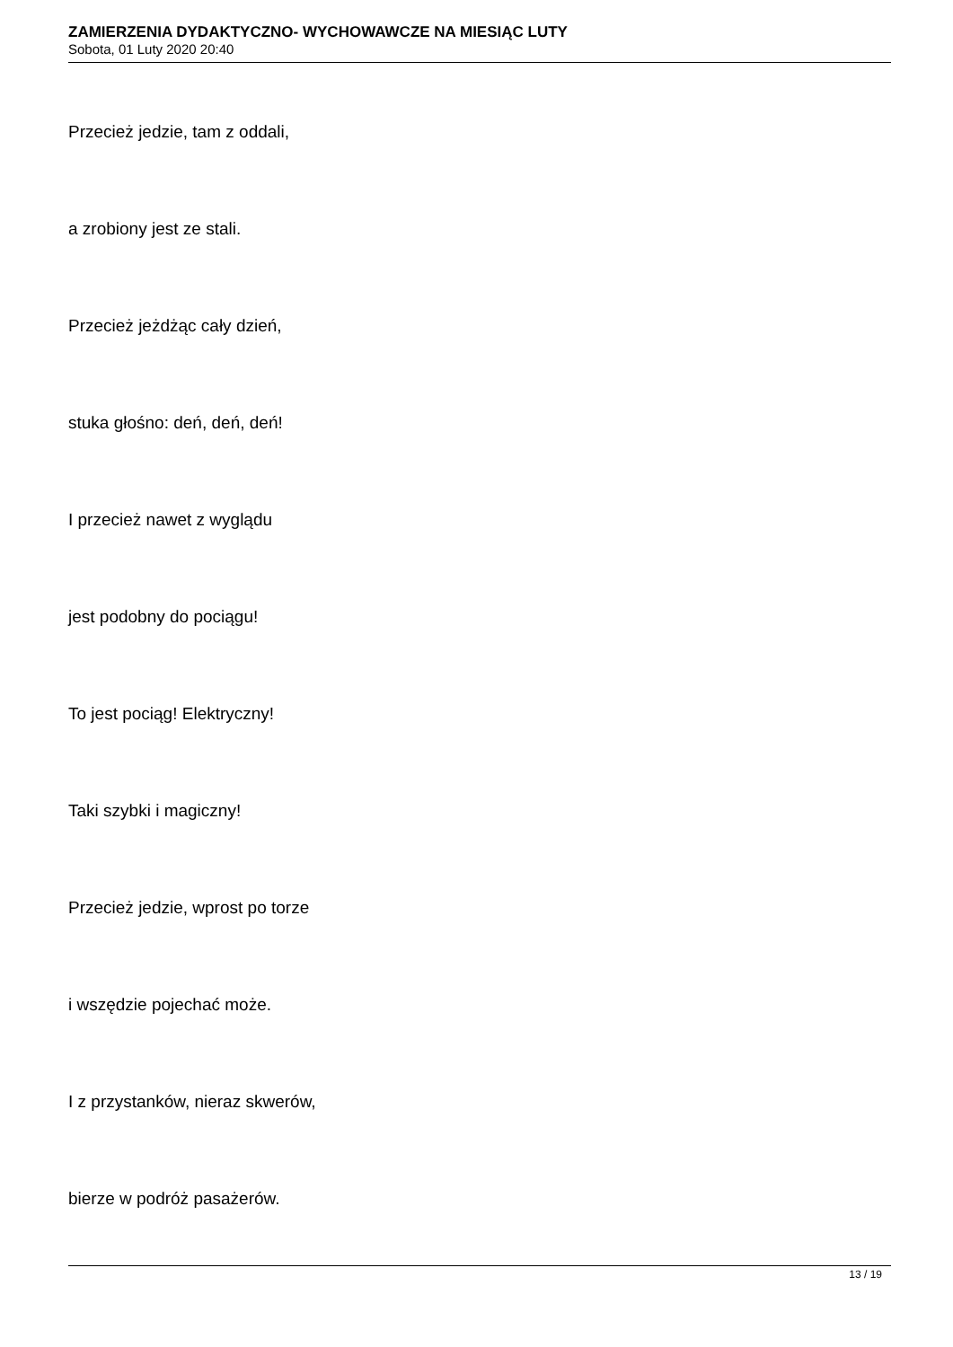ZAMIERZENIA DYDAKTYCZNO- WYCHOWAWCZE NA MIESIĄC LUTY
Sobota, 01 Luty 2020 20:40
Przecież jedzie, tam z oddali,
a zrobiony jest ze stali.
Przecież jeżdżąc cały dzień,
stuka głośno: deń, deń, deń!
I przecież nawet z wyglądu
jest podobny do pociągu!
To jest pociąg! Elektryczny!
Taki szybki i magiczny!
Przecież jedzie, wprost po torze
i wszędzie pojechać może.
I z przystanków, nieraz skwerów,
bierze w podróż pasażerów.
13 / 19